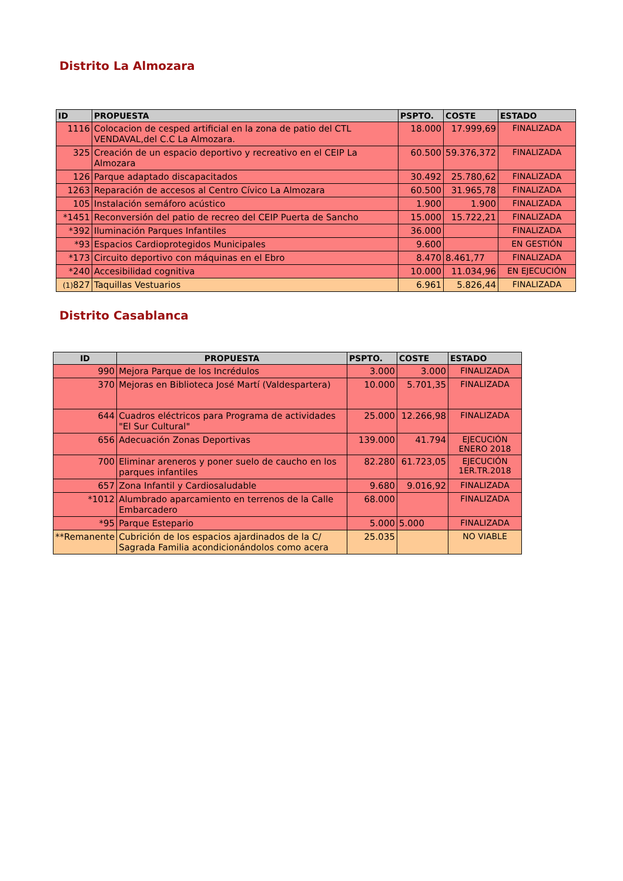Distrito La Almozara
| ID | PROPUESTA | PSPTO. | COSTE | ESTADO |
| --- | --- | --- | --- | --- |
| 1116 | Colocacion de cesped artificial en la zona de patio del CTL VENDAVAL,del C.C La Almozara. | 18.000 | 17.999,69 | FINALIZADA |
| 325 | Creación de un espacio deportivo y recreativo en el CEIP La Almozara | 60.500 | 59.376,372 | FINALIZADA |
| 126 | Parque adaptado discapacitados | 30.492 | 25.780,62 | FINALIZADA |
| 1263 | Reparación de accesos al Centro Cívico La Almozara | 60.500 | 31.965,78 | FINALIZADA |
| 105 | Instalación semáforo acústico | 1.900 | 1.900 | FINALIZADA |
| *1451 | Reconversión del patio de recreo del CEIP Puerta de Sancho | 15.000 | 15.722,21 | FINALIZADA |
| *392 | Iluminación Parques Infantiles | 36.000 | | FINALIZADA |
| *93 | Espacios Cardioprotegidos Municipales | 9.600 | | EN GESTIÓN |
| *173 | Circuito deportivo con máquinas en el Ebro | 8.470 | 8.461,77 | FINALIZADA |
| *240 | Accesibilidad cognitiva | 10.000 | 11.034,96 | EN EJECUCIÓN |
| (1) 827 | Taquillas Vestuarios | 6.961 | 5.826,44 | FINALIZADA |
Distrito Casablanca
| ID | PROPUESTA | PSPTO. | COSTE | ESTADO |
| --- | --- | --- | --- | --- |
| 990 | Mejora Parque de los Incrédulos | 3.000 | 3.000 | FINALIZADA |
| 370 | Mejoras en Biblioteca José Martí (Valdespartera) | 10.000 | 5.701,35 | FINALIZADA |
| 644 | Cuadros eléctricos para Programa de actividades "El Sur Cultural" | 25.000 | 12.266,98 | FINALIZADA |
| 656 | Adecuación Zonas Deportivas | 139.000 | 41.794 | EJECUCIÓN ENERO 2018 |
| 700 | Eliminar areneros y poner suelo de caucho en los parques infantiles | 82.280 | 61.723,05 | EJECUCIÓN 1ER.TR.2018 |
| 657 | Zona Infantil y Cardiosaludable | 9.680 | 9.016,92 | FINALIZADA |
| *1012 | Alumbrado aparcamiento en terrenos de la Calle Embarcadero | 68.000 | | FINALIZADA |
| *95 | Parque Estepario | 5.000 | 5.000 | FINALIZADA |
| **Remanente | Cubrición de los espacios ajardinados de la C/ Sagrada Familia acondicionándolos como acera | 25.035 | | NO VIABLE |